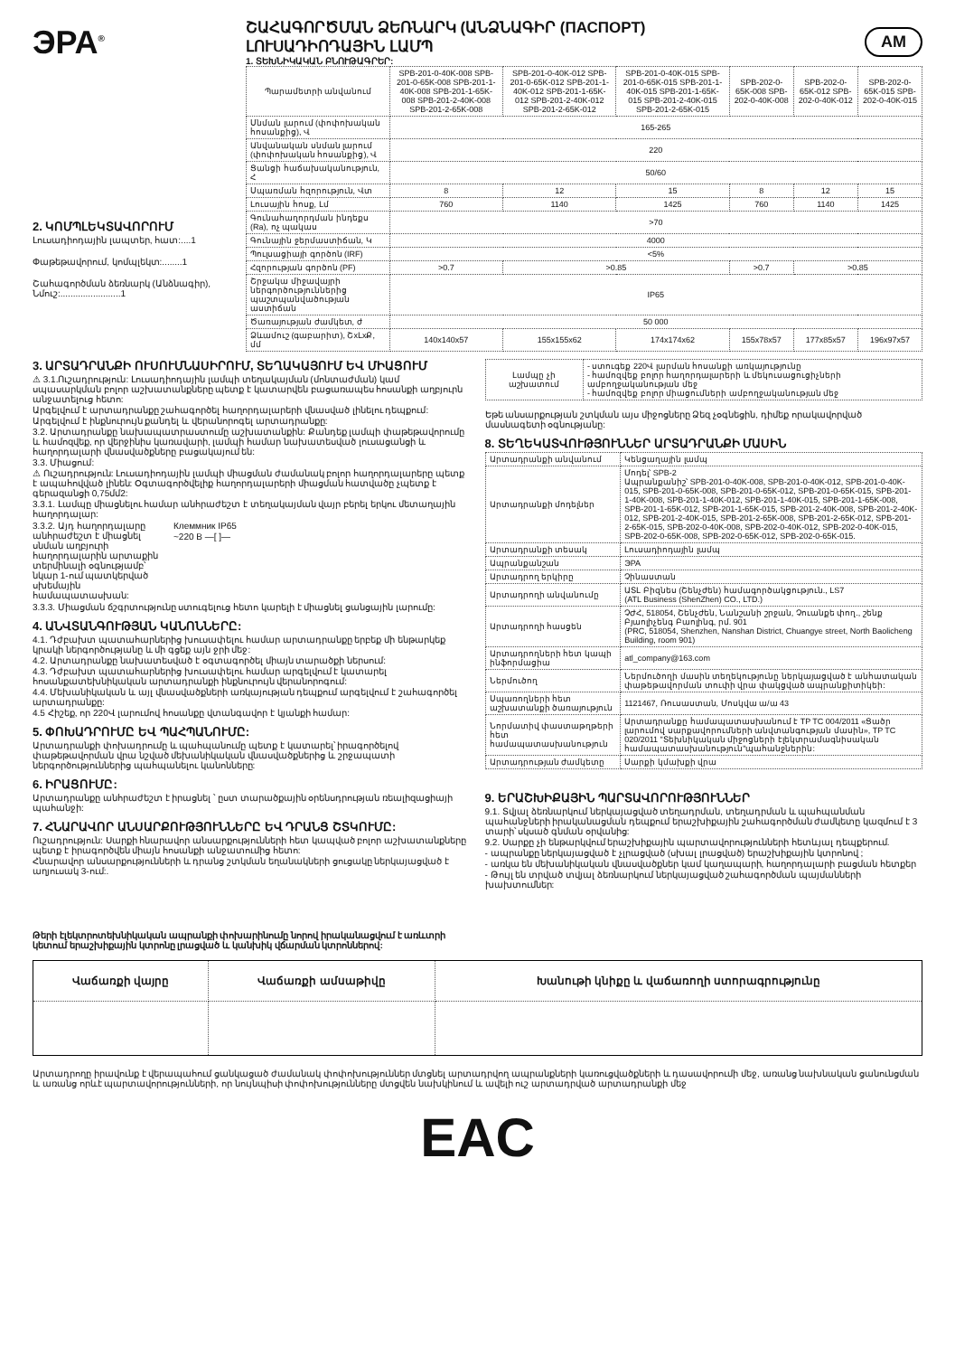ЭРА<sup>®</sup>
ՇԱՀԱԳՈՐԾՄԱՆ ՁԵՌՆԱՐԿ (ԱՆՁՆԱԳԻՐ (ПАСПОРТ)
ԼՈՒՍԱԴԻՈԴԱՅԻՆ ԼԱՄՊ
1. ՏԵԽՆԻԿԱԿԱՆ ԲՆՈՒԹԱԳՐԵՐ:
AM
2. ԿՈՄՊԼԵԿՏԱՎՈՐՈՒՄ
Լուսադիոդային լապտեր, հատ:....1
Փաթեթավորում, կոմպլեկտ:........1
Շահագործման ձեռնարկ (Անձնագիր), Նմուշ:........................1
| Պարամետրի անվանում | SPB-201-0-40K-008 SPB-201-0-65K-008 SPB-201-1-40K-008 SPB-201-1-65K-008 SPB-201-2-40K-008 SPB-201-2-65K-008 | SPB-201-0-40K-012 SPB-201-0-65K-012 SPB-201-1-40K-012 SPB-201-1-65K-012 SPB-201-2-40K-012 SPB-201-2-65K-012 | SPB-201-0-40K-015 SPB-201-0-65K-015 SPB-201-1-40K-015 SPB-201-1-65K-015 SPB-201-2-40K-015 SPB-201-2-65K-015 | SPB-202-0-65K-008 SPB-202-0-40K-008 | SPB-202-0-65K-012 SPB-202-0-40K-012 | SPB-202-0-65K-015 SPB-202-0-40K-015 |
| --- | --- | --- | --- | --- | --- | --- |
| Սնման լարում (փոփոխական հոսանքից), Վ | 165-265 | | | | | |
| Անվանական սնման լարում (փոփոխական հոսանքից), Վ | 220 | | | | | |
| Ցանցի հաճախականություն, Հ | 50/60 | | | | | |
| Սպառման հզորություն, Վտ | 8 | 12 | 15 | 8 | 12 | 15 |
| Լուսային հոսք, Լմ | 760 | 1140 | 1425 | 760 | 1140 | 1425 |
| Գունահաղորդման ինդեքս (Ra), ոչ պակաս | >70 | | | | | |
| Գունային ջերմաստիճան, Կ | 4000 | | | | | |
| Պուլսացիայի գործոն (IRF) | <5% | | | | | |
| Հզորության գործոն (PF) | >0.7 | >0.85 | | >0.7 | >0.85 | |
| Շրջակա միջավայրի ներգործություններից պաշտպանվածության աստիճան | IP65 | | | | | |
| Ծառայության ժամկետ, ժ | 50 000 | | | | | |
| Ձևամուշ (գաբարիտ), ՇxԼxՔ, մմ | 140x140x57 | 155x155x62 | 174x174x62 | 155x78x57 | 177x85x57 | 196x97x57 |
3. ԱՐՏԱԴՐԱՆՔԻ ՈՒՍՈՒՄՆԱՍԻՐՈՒՄ, ՏԵՂԱԿԱՅՈՒՄ ԵՎ ՄԻԱՑՈՒՄ
⚠ 3.1.Ուշադրություն: Լուսադիոդային լամպի տեղակայման (մոնտաժման) կամ սպասարկման բոլոր աշխատանքները պետք է կատարվեն բացառապես հոսանքի աղբյուրն անջատելուց հետո:
Արգելվում է արտադրանքը շահագործել հաղորդալարերի վնասված լինելու դեպքում:
Արգելվում է ինքնուրույն քանդել և վերանորոգել արտադրանքը:
3.2. Արտադրանքը նախապատրաստումը աշխատանքին: Քանդեք լամպի փաթեթավորումը և համոզվեք, որ վերջինիս կառավարի, լամպի համար նախատեսված լուսացանցի և հաղորդալարի վնասվածքները բացակայում են:
3.3. Միացում:
⚠ Ուշադրություն: Լուսադիոդային լամպի միացման ժամանակ բոլոր հաղորդալարերը պետք է ապահովված լինեն: Օգտագործվելիք հաղորդալարերի միացման հատվածը չպետք է գերազանցի 0,75մմ2:
3.3.1. Լամպը միացնելու համար անհրաժեշտ է տեղակայման վայր բերել երկու մետաղային հաղորդալար:
3.3.2. Այդ հաղորդալարը անհրաժեշտ է միացնել սնման աղբյուրի հաղորդալարին արտաքին տերմինալի օգնությամբ՝ նկար 1-ում պատկերված սխեմային համապատասխան:
Клеммник IP65
~220 В —[ ]—
3.3.3. Միացման ճշգրտությունը ստուգելուց հետո կարելի է միացնել ցանցային լարումը:
4. ԱՆՎՏԱՆԳՈՒԹՅԱՆ ԿԱՆՈՆՆԵՐԸ:
4.1. Դժբախտ պատահարներից խուսափելու համար արտադրանքը երբեք մի ենթարկեք կրակի ներգործությանը և մի գցեք այն ջրի մեջ:
4.2. Արտադրանքը նախատեսված է օգտագործել միայն տարածքի ներսում:
4.3. Դժբախտ պատահարներից խուսափելու համար արգելվում է կատարել հոսանքատեխնիկական արտադրանքի ինքնուրույն վերանորոգում:
4.4. Մեխանիկական և այլ վնասվածքների առկայության դեպքում արգելվում է շահագործել արտադրանքը:
4.5 Հիշեք, որ 220Վ լարումով հոսանքը վտանգավոր է կյանքի համար:
5. ՓՈԽԱԴՐՈՒՄԸ ԵՎ ՊԱՀՊԱՆՈՒՄԸ:
Արտադրանքի փոխադրումը և պահպանումը պետք է կատարել՝ իրագործելով փաթեթավորման վրա նշված մեխանիկական վնասվածքներից և շրջապատի ներգործություններից պահպանելու կանոնները:
6. ԻՐԱՑՈՒՄԸ:
Արտադրանքը անհրաժեշտ է իրացնել ՝ ըստ տարածքային օրենսդրության ռեալիզացիայի պահանջի:
7. ՀՆԱՐԱՎՈՐ ԱՆՍԱՐՔՈՒԹՅՈՒՆՆԵՐԸ ԵՎ ԴՐԱՆՑ ՇՏԿՈՒՄԸ:
Ուշադրություն: Սարքի հնարավոր անսարքությունների հետ կապված բոլոր աշխատանքները պետք է իրագործվեն միայն հոսանքի անջատումից հետո:
Հնարավոր անսարքությունների և դրանց շտկման եղանակների ցուցակը ներկայացված է աղյուսակ 3-ում:.
Թերի էլեկտրոտեխնիկական ապրանքի փոխարինումը նորով իրականացվում է առևտրի կետում երաշխիքային կտրոնը լրացված և կանխիկ վճարման կտրոններով:
| Լամպը չի աշխատում | - ստուգեք 220Վ լարման հոսանքի առկայությունը - համոզվեք բոլոր հաղորդալարերի և մեկուսացուցիչների ամբողջականության մեջ - համոզվեք բոլոր միացումների ամբողջականության մեջ |
Եթե անսարքության շտկման այս միջոցները Ձեզ չօգնեցին, դիմեք որակավորված մասնագետի օգնությանը:
8. ՏԵՂԵԿԱՏՎՈՒԹՅՈՒՆՆԵՐ ԱՐՏԱԴՐԱՆՔԻ ՄԱՍԻՆ
| Արտադրանքի անվանում | Կենցաղային լամպ |
| Արտադրանքի մոդելներ | Մոդել՝ SPB-2 Ապրանքանիշ՝ SPB-201-0-40K-008, SPB-201-0-40K-012, SPB-201-0-40K-015, SPB-201-0-65K-008, SPB-201-0-65K-012, SPB-201-0-65K-015, SPB-201-1-40K-008, SPB-201-1-40K-012, SPB-201-1-40K-015, SPB-201-1-65K-008, SPB-201-1-65K-012, SPB-201-1-65K-015, SPB-201-2-40K-008, SPB-201-2-40K-012, SPB-201-2-40K-015, SPB-201-2-65K-008, SPB-201-2-65K-012, SPB-201-2-65K-015, SPB-202-0-40K-008, SPB-202-0-40K-012, SPB-202-0-40K-015, SPB-202-0-65K-008, SPB-202-0-65K-012, SPB-202-0-65K-015. |
| Արտադրանքի տեսակ | Լուսադիոդային լամպ |
| Ապրանքանշան | ЭРА |
| Արտադրող երկիրը | Չինաստան |
| Արտադրողի անվանումը | ԱՏԼ Բիզնես (Շենչժեն) համագործակցություն., LS7 (ATL Business (ShenZhen) CO., LTD.) |
| Արտադրողի հասցեն | ՉԺՀ, 518054, Շենչժեն, Նանշանի շրջան, Չուանքե փող., շենք Բյաոլիչենգ Բաոլինգ, րմ. 901 (PRC, 518054, Shenzhen, Nanshan District, Chuangye street, North Baolicheng Building, room 901) |
| Արտադրողների հետ կապի ինֆորմացիա | atl_company@163.com |
| Ներմուծող | Ներմուծողի մասին տեղեկությունը ներկայացված է անհատական փաթեթավորման տուփի վրա փակցված ապրանքիտիկեի: |
| Սպառողների հետ աշխատանքի ծառայություն | 1121467, Ռուսաստան, Մոսկվա ա/ա 43 |
| Նորմատիվ փաստաթղթերի հետ համապատասխանություն | Արտադրանքը համապատասխանում է TP TC 004/2011 «Ցածր լարումով սարքավորումների անվտանգության մասին», TP TC 020/2011 "Տեխնիկական միջոցների էլեկտրամագնիսական համապատասխանություն"պահանջներին: |
| Արտադրության ժամկետը | Սարքի կմախքի վրա |
9. ԵՐԱՇԽԻՔԱՅԻՆ ՊԱՐՏԱՎՈՐՈՒԹՅՈՒՆՆԵՐ
9.1. Տվյալ ձեռնարկում ներկայացված տեղադրման, տեղադրման և պահպանման պահանջների իրականացման դեպքում երաշխիքային շահագործման ժամկետը կազմում է 3 տարի՝ սկսած գնման օրվանից:
9.2. Սարքը չի ենթարկվում երաշխիքային պարտավորությունների հետևյալ դեպքերում.
- ապրանքը ներկայացված է չլրացված (սխալ լրացված) երաշխիքային կտրոնով ;
- առկա են մեխանիկական վնասվածքներ կամ կաղապարի, հաղորդալարի բացման հետքեր
- Թույլ են տրված տվյալ ձեռնարկում ներկայացված շահագործման պայմանների խախտումներ:
| Վաճառքի վայրը | Վաճառքի ամսաթիվը | Խանութի կնիքը և վաճառողի ստորագրությունը |
| --- | --- | --- |
Արտադրողը իրավունք է վերապահում ցանկացած ժամանակ փոփոխություններ մտցնել արտադրվող ապրանքների կառուցվածքների և դասավորումի մեջ, առանց նախնական ցանունցման և առանց որևէ պարտավորությունների, որ նույնպիսի փոփոխությունները մտցվեն նախկինում և ավելի ուշ արտադրված արտադրանքի մեջ
EAC